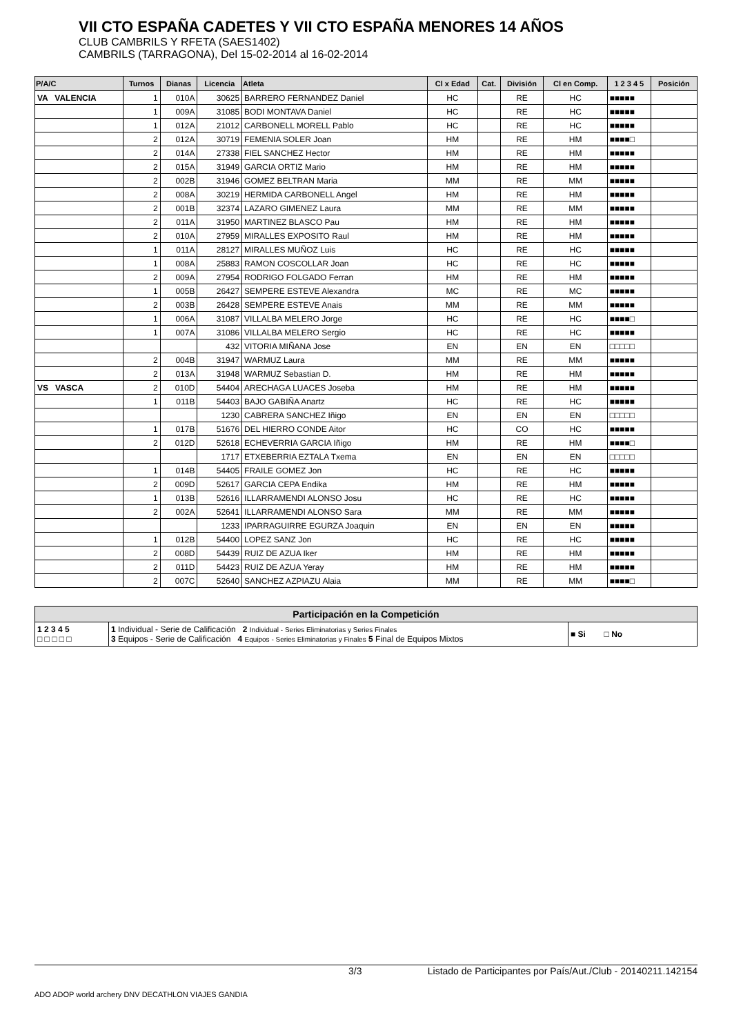VII CTO ESPAÑA CADETES Y VII CTO ESPAÑA MENORES 14 AÑOS
CLUB CAMBRILS Y RFETA (SAES1402)
CAMBRILS (TARRAGONA), Del 15-02-2014 al 16-02-2014
| P/A/C | Turnos | Dianas | Licencia | Atleta | Cl x Edad | Cat. | División | Cl en Comp. | 1 2 3 4 5 | Posición |
| --- | --- | --- | --- | --- | --- | --- | --- | --- | --- | --- |
| VA VALENCIA | 1 | 010A | 30625 | BARRERO FERNANDEZ Daniel | HC | | RE | HC | ■■■■■ | |
| | 1 | 009A | 31085 | BODI MONTAVA Daniel | HC | | RE | HC | ■■■■■ | |
| | 1 | 012A | 21012 | CARBONELL MORELL Pablo | HC | | RE | HC | ■■■■■ | |
| | 2 | 012A | 30719 | FEMENIA SOLER Joan | HM | | RE | HM | ■■■■□ | |
| | 2 | 014A | 27338 | FIEL SANCHEZ Hector | HM | | RE | HM | ■■■■■ | |
| | 2 | 015A | 31949 | GARCIA ORTIZ Mario | HM | | RE | HM | ■■■■■ | |
| | 2 | 002B | 31946 | GOMEZ BELTRAN Maria | MM | | RE | MM | ■■■■■ | |
| | 2 | 008A | 30219 | HERMIDA CARBONELL Angel | HM | | RE | HM | ■■■■■ | |
| | 2 | 001B | 32374 | LAZARO GIMENEZ Laura | MM | | RE | MM | ■■■■■ | |
| | 2 | 011A | 31950 | MARTINEZ BLASCO Pau | HM | | RE | HM | ■■■■■ | |
| | 2 | 010A | 27959 | MIRALLES EXPOSITO Raul | HM | | RE | HM | ■■■■■ | |
| | 1 | 011A | 28127 | MIRALLES MUÑOZ Luis | HC | | RE | HC | ■■■■■ | |
| | 1 | 008A | 25883 | RAMON COSCOLLAR Joan | HC | | RE | HC | ■■■■■ | |
| | 2 | 009A | 27954 | RODRIGO FOLGADO Ferran | HM | | RE | HM | ■■■■■ | |
| | 1 | 005B | 26427 | SEMPERE ESTEVE Alexandra | MC | | RE | MC | ■■■■■ | |
| | 2 | 003B | 26428 | SEMPERE ESTEVE Anais | MM | | RE | MM | ■■■■■ | |
| | 1 | 006A | 31087 | VILLALBA MELERO Jorge | HC | | RE | HC | ■■■■□ | |
| | 1 | 007A | 31086 | VILLALBA MELERO Sergio | HC | | RE | HC | ■■■■■ | |
| | | | 432 | VITORIA MIÑANA Jose | EN | | EN | EN | □□□□□ | |
| | 2 | 004B | 31947 | WARMUZ Laura | MM | | RE | MM | ■■■■■ | |
| | 2 | 013A | 31948 | WARMUZ Sebastian D. | HM | | RE | HM | ■■■■■ | |
| VS VASCA | 2 | 010D | 54404 | ARECHAGA LUACES Joseba | HM | | RE | HM | ■■■■■ | |
| | 1 | 011B | 54403 | BAJO GABIÑA Anartz | HC | | RE | HC | ■■■■■ | |
| | | | 1230 | CABRERA SANCHEZ Iñigo | EN | | EN | EN | □□□□□ | |
| | 1 | 017B | 51676 | DEL HIERRO CONDE Aitor | HC | | CO | HC | ■■■■■ | |
| | 2 | 012D | 52618 | ECHEVERRIA GARCIA Iñigo | HM | | RE | HM | ■■■■□ | |
| | | | 1717 | ETXEBERRIA EZTALA Txema | EN | | EN | EN | □□□□□ | |
| | 1 | 014B | 54405 | FRAILE GOMEZ Jon | HC | | RE | HC | ■■■■■ | |
| | 2 | 009D | 52617 | GARCIA CEPA Endika | HM | | RE | HM | ■■■■■ | |
| | 1 | 013B | 52616 | ILLARRAMENDI ALONSO Josu | HC | | RE | HC | ■■■■■ | |
| | 2 | 002A | 52641 | ILLARRAMENDI ALONSO Sara | MM | | RE | MM | ■■■■■ | |
| | | | 1233 | IPARRAGUIRRE EGURZA Joaquin | EN | | EN | EN | ■■■■■ | |
| | 1 | 012B | 54400 | LOPEZ SANZ Jon | HC | | RE | HC | ■■■■■ | |
| | 2 | 008D | 54439 | RUIZ DE AZUA Iker | HM | | RE | HM | ■■■■■ | |
| | 2 | 011D | 54423 | RUIZ DE AZUA Yeray | HM | | RE | HM | ■■■■■ | |
| | 2 | 007C | 52640 | SANCHEZ AZPIAZU Alaia | MM | | RE | MM | ■■■■□ | |
| Participación en la Competición | | |
| 1 2 3 4 5 □ □ □ □ □ | 1 Individual - Serie de Calificación 2 Individual - Series Eliminatorias y Series Finales 3 Equipos - Serie de Calificación 4 Equipos - Series Eliminatorias y Finales 5 Final de Equipos Mixtos | ■ Si □ No |
3/3 Listado de Participantes por País/Aut./Club - 20140211.142154
ADO ADOP world archery DNV DECATHLON VIAJES GANDIA